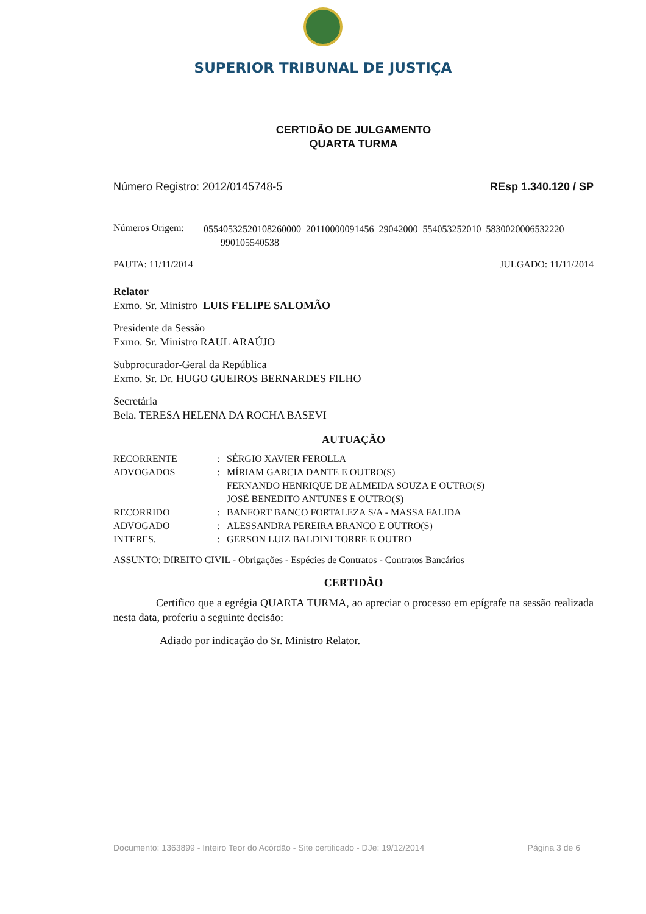SUPERIOR TRIBUNAL DE JUSTIÇA
CERTIDÃO DE JULGAMENTO
QUARTA TURMA
Número Registro: 2012/0145748-5 REsp 1.340.120 / SP
Números Origem: 05540532520108260000 20110000091456 29042000 554053252010 5830020006532220
990105540538
PAUTA: 11/11/2014 JULGADO: 11/11/2014
Relator
Exmo. Sr. Ministro LUIS FELIPE SALOMÃO
Presidente da Sessão
Exmo. Sr. Ministro RAUL ARAÚJO
Subprocurador-Geral da República
Exmo. Sr. Dr. HUGO GUEIROS BERNARDES FILHO
Secretária
Bela. TERESA HELENA DA ROCHA BASEVI
AUTUAÇÃO
| RECORRENTE | : | SÉRGIO XAVIER FEROLLA |
| ADVOGADOS | : | MÍRIAM GARCIA DANTE E OUTRO(S) FERNANDO HENRIQUE DE ALMEIDA SOUZA E OUTRO(S) JOSÉ BENEDITO ANTUNES E OUTRO(S) |
| RECORRIDO | : | BANFORT BANCO FORTALEZA S/A - MASSA FALIDA |
| ADVOGADO | : | ALESSANDRA PEREIRA BRANCO E OUTRO(S) |
| INTERES. | : | GERSON LUIZ BALDINI TORRE E OUTRO |
ASSUNTO: DIREITO CIVIL - Obrigações - Espécies de Contratos - Contratos Bancários
CERTIDÃO
Certifico que a egrégia QUARTA TURMA, ao apreciar o processo em epígrafe na sessão realizada nesta data, proferiu a seguinte decisão:
Adiado por indicação do Sr. Ministro Relator.
Documento: 1363899 - Inteiro Teor do Acórdão - Site certificado - DJe: 19/12/2014 Página 3 de 6